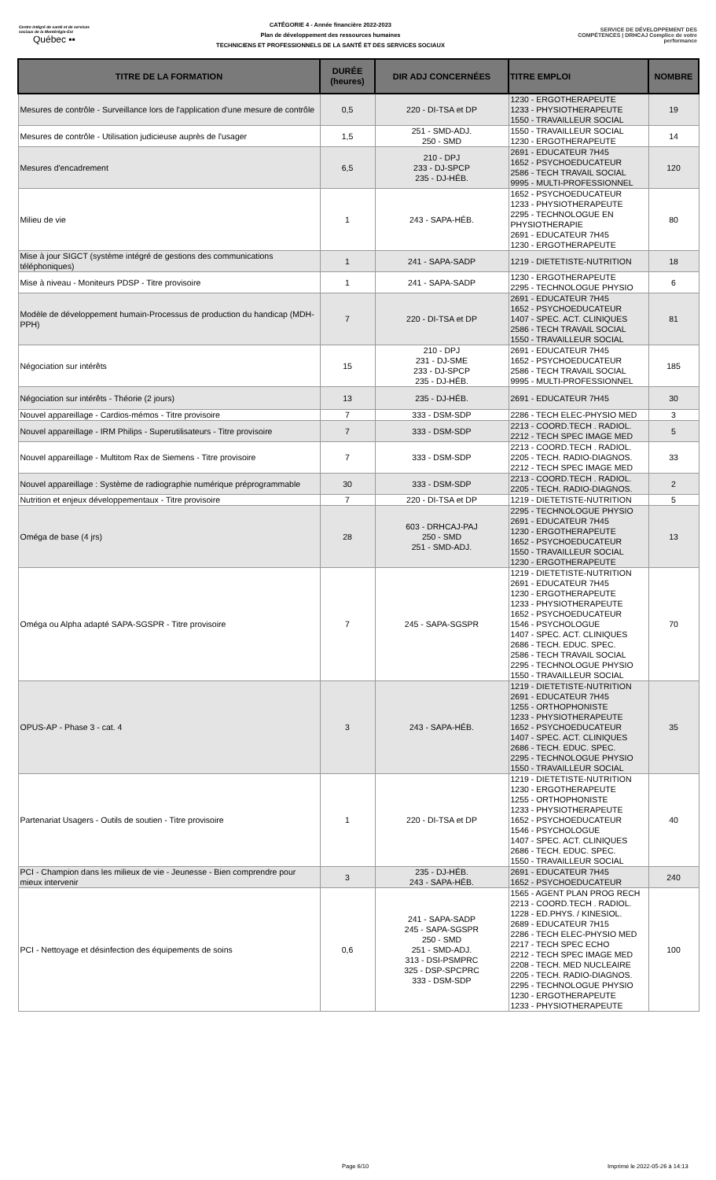Centre intégré de santé et de services sociaux de la Montérégie-Est
Québec ▪▪
CATÉGORIE 4 - Année financière 2022-2023
Plan de développement des ressources humaines
TECHNICIENS ET PROFESSIONNELS DE LA SANTÉ ET DES SERVICES SOCIAUX
SERVICE DE DÉVELOPPEMENT DES COMPÉTENCES | DRHCAJ Complice de votre performance
| TITRE DE LA FORMATION | DURÉE (heures) | DIR ADJ CONCERNÉES | TITRE EMPLOI | NOMBRE |
| --- | --- | --- | --- | --- |
| Mesures de contrôle - Surveillance lors de l'application d'une mesure de contrôle | 0,5 | 220 - DI-TSA et DP | 1230 - ERGOTHERAPEUTE 1233 - PHYSIOTHERAPEUTE 1550 - TRAVAILLEUR SOCIAL | 19 |
| Mesures de contrôle - Utilisation judicieuse auprès de l'usager | 1,5 | 251 - SMD-ADJ. 250 - SMD | 1550 - TRAVAILLEUR SOCIAL 1230 - ERGOTHERAPEUTE | 14 |
| Mesures d'encadrement | 6,5 | 210 - DPJ 233 - DJ-SPCP 235 - DJ-HÉB. | 2691 - EDUCATEUR 7H45 1652 - PSYCHOEDUCATEUR 2586 - TECH TRAVAIL SOCIAL 9995 - MULTI-PROFESSIONNEL | 120 |
| Milieu de vie | 1 | 243 - SAPA-HÉB. | 1652 - PSYCHOEDUCATEUR 1233 - PHYSIOTHERAPEUTE 2295 - TECHNOLOGUE EN PHYSIOTHERAPIE 2691 - EDUCATEUR 7H45 1230 - ERGOTHERAPEUTE | 80 |
| Mise à jour SIGCT (système intégré de gestions des communications téléphoniques) | 1 | 241 - SAPA-SADP | 1219 - DIETETISTE-NUTRITION | 18 |
| Mise à niveau - Moniteurs PDSP - Titre provisoire | 1 | 241 - SAPA-SADP | 1230 - ERGOTHERAPEUTE 2295 - TECHNOLOGUE PHYSIO | 6 |
| Modèle de développement humain-Processus de production du handicap (MDH-PPH) | 7 | 220 - DI-TSA et DP | 2691 - EDUCATEUR 7H45 1652 - PSYCHOEDUCATEUR 1407 - SPEC. ACT. CLINIQUES 2586 - TECH TRAVAIL SOCIAL 1550 - TRAVAILLEUR SOCIAL | 81 |
| Négociation sur intérêts | 15 | 210 - DPJ 231 - DJ-SME 233 - DJ-SPCP 235 - DJ-HÉB. | 2691 - EDUCATEUR 7H45 1652 - PSYCHOEDUCATEUR 2586 - TECH TRAVAIL SOCIAL 9995 - MULTI-PROFESSIONNEL | 185 |
| Négociation sur intérêts - Théorie (2 jours) | 13 | 235 - DJ-HÉB. | 2691 - EDUCATEUR 7H45 | 30 |
| Nouvel appareillage - Cardios-mémos - Titre provisoire | 7 | 333 - DSM-SDP | 2286 - TECH ELEC-PHYSIO MED | 3 |
| Nouvel appareillage - IRM Philips - Superutilisateurs - Titre provisoire | 7 | 333 - DSM-SDP | 2213 - COORD.TECH . RADIOL. 2212 - TECH SPEC IMAGE MED | 5 |
| Nouvel appareillage - Multitom Rax de Siemens - Titre provisoire | 7 | 333 - DSM-SDP | 2213 - COORD.TECH . RADIOL. 2205 - TECH. RADIO-DIAGNOS. 2212 - TECH SPEC IMAGE MED | 33 |
| Nouvel appareillage : Système de radiographie numérique préprogrammable | 30 | 333 - DSM-SDP | 2213 - COORD.TECH . RADIOL. 2205 - TECH. RADIO-DIAGNOS. | 2 |
| Nutrition et enjeux développementaux - Titre provisoire | 7 | 220 - DI-TSA et DP | 1219 - DIETETISTE-NUTRITION | 5 |
| Oméga de base (4 jrs) | 28 | 603 - DRHCAJ-PAJ 250 - SMD 251 - SMD-ADJ. | 2295 - TECHNOLOGUE PHYSIO 2691 - EDUCATEUR 7H45 1230 - ERGOTHERAPEUTE 1652 - PSYCHOEDUCATEUR 1550 - TRAVAILLEUR SOCIAL 1230 - ERGOTHERAPEUTE | 13 |
| Oméga ou Alpha adapté SAPA-SGSPR - Titre provisoire | 7 | 245 - SAPA-SGSPR | 1219 - DIETETISTE-NUTRITION 2691 - EDUCATEUR 7H45 1230 - ERGOTHERAPEUTE 1233 - PHYSIOTHERAPEUTE 1652 - PSYCHOEDUCATEUR 1546 - PSYCHOLOGUE 1407 - SPEC. ACT. CLINIQUES 2686 - TECH. EDUC. SPEC. 2586 - TECH TRAVAIL SOCIAL 2295 - TECHNOLOGUE PHYSIO 1550 - TRAVAILLEUR SOCIAL | 70 |
| OPUS-AP - Phase 3 - cat. 4 | 3 | 243 - SAPA-HÉB. | 1219 - DIETETISTE-NUTRITION 2691 - EDUCATEUR 7H45 1255 - ORTHOPHONISTE 1233 - PHYSIOTHERAPEUTE 1652 - PSYCHOEDUCATEUR 1407 - SPEC. ACT. CLINIQUES 2686 - TECH. EDUC. SPEC. 2295 - TECHNOLOGUE PHYSIO 1550 - TRAVAILLEUR SOCIAL | 35 |
| Partenariat Usagers - Outils de soutien - Titre provisoire | 1 | 220 - DI-TSA et DP | 1219 - DIETETISTE-NUTRITION 1230 - ERGOTHERAPEUTE 1255 - ORTHOPHONISTE 1233 - PHYSIOTHERAPEUTE 1652 - PSYCHOEDUCATEUR 1546 - PSYCHOLOGUE 1407 - SPEC. ACT. CLINIQUES 2686 - TECH. EDUC. SPEC. 1550 - TRAVAILLEUR SOCIAL | 40 |
| PCI - Champion dans les milieux de vie - Jeunesse - Bien comprendre pour mieux intervenir | 3 | 235 - DJ-HÉB. 243 - SAPA-HÉB. | 2691 - EDUCATEUR 7H45 1652 - PSYCHOEDUCATEUR | 240 |
| PCI - Nettoyage et désinfection des équipements de soins | 0,6 | 241 - SAPA-SADP 245 - SAPA-SGSPR 250 - SMD 251 - SMD-ADJ. 313 - DSI-PSMPRC 325 - DSP-SPCPRC 333 - DSM-SDP | 1565 - AGENT PLAN PROG RECH 2213 - COORD.TECH . RADIOL. 1228 - ED.PHYS. / KINESIOL. 2689 - EDUCATEUR 7H15 2286 - TECH ELEC-PHYSIO MED 2217 - TECH SPEC ECHO 2212 - TECH SPEC IMAGE MED 2208 - TECH. MED NUCLEAIRE 2205 - TECH. RADIO-DIAGNOS. 2295 - TECHNOLOGUE PHYSIO 1230 - ERGOTHERAPEUTE 1233 - PHYSIOTHERAPEUTE | 100 |
Page 6/10 Imprimé le 2022-05-26 à 14:13